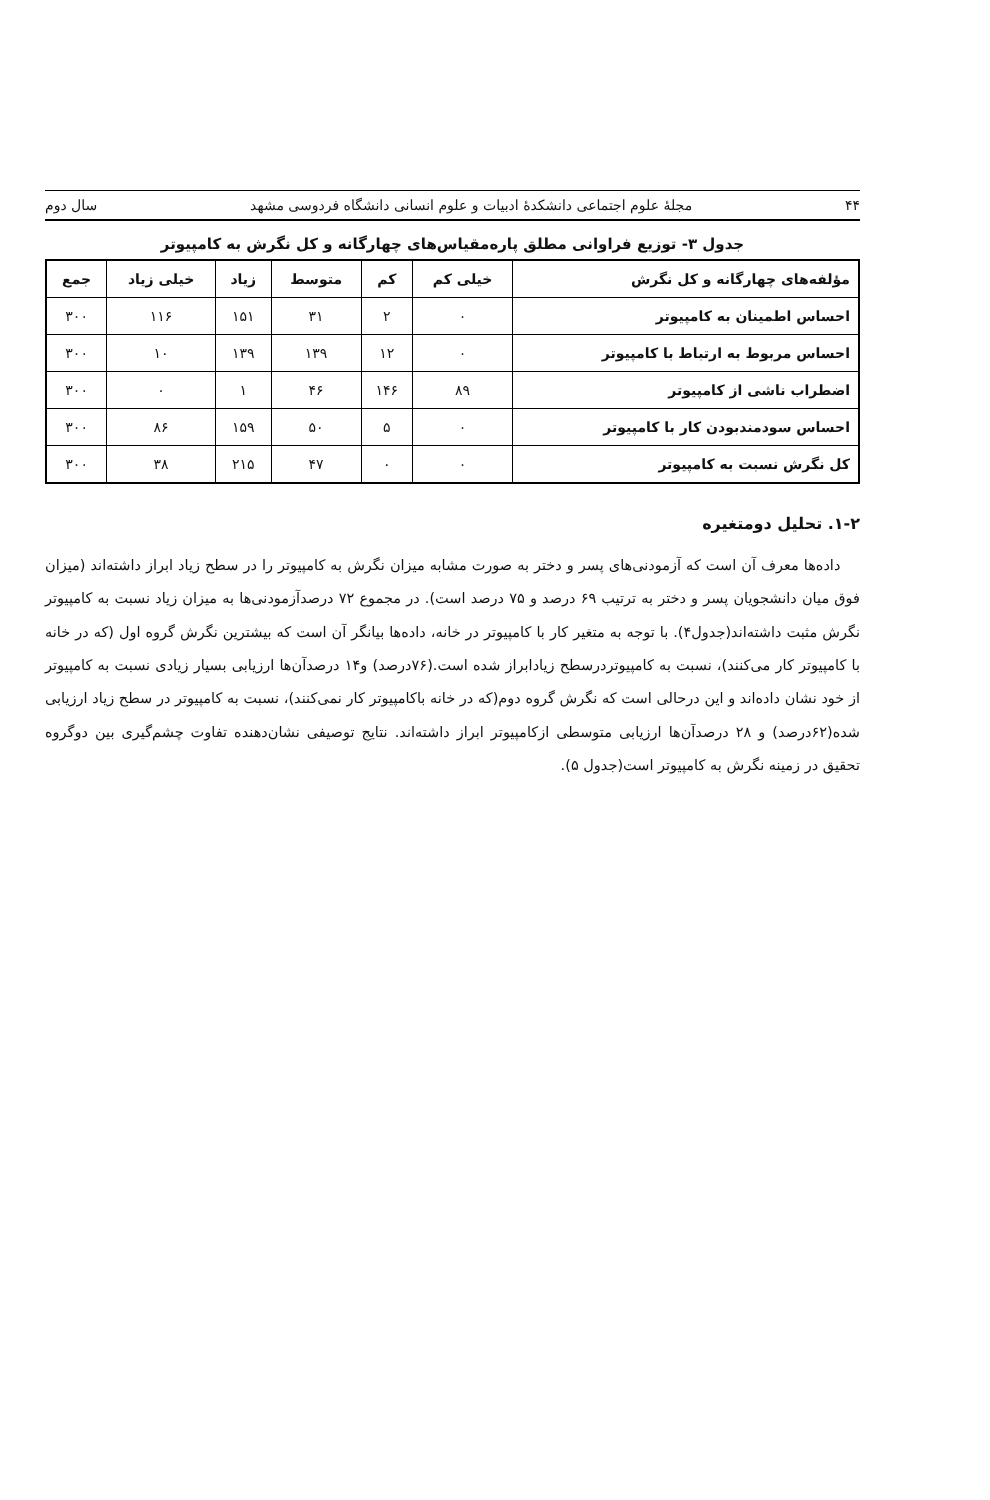۴۴ مجلهٔ علوم اجتماعی دانشکدهٔ ادبیات و علوم انسانی دانشگاه فردوسی مشهد سال دوم
جدول ۳- توزیع فراوانی مطلق پاره‌مقیاس‌های چهارگانه و کل نگرش به کامپیوتر
| مؤلفه‌های چهارگانه و کل نگرش | خیلی کم | کم | متوسط | زیاد | خیلی زیاد | جمع |
| --- | --- | --- | --- | --- | --- | --- |
| احساس اطمینان به کامپیوتر | ۰ | ۲ | ۳۱ | ۱۵۱ | ۱۱۶ | ۳۰۰ |
| احساس مربوط به ارتباط با کامپیوتر | ۰ | ۱۲ | ۱۳۹ | ۱۳۹ | ۱۰ | ۳۰۰ |
| اضطراب ناشی از کامپیوتر | ۸۹ | ۱۴۶ | ۴۶ | ۱ | ۰ | ۳۰۰ |
| احساس سودمندبودن کار با کامپیوتر | ۰ | ۵ | ۵۰ | ۱۵۹ | ۸۶ | ۳۰۰ |
| کل نگرش نسبت به کامپیوتر | ۰ | ۰ | ۴۷ | ۲۱۵ | ۳۸ | ۳۰۰ |
۱-۲. تحلیل دومتغیره
داده‌ها معرف آن است که آزمودنی‌های پسر و دختر به صورت مشابه میزان نگرش به کامپیوتر را در سطح زیاد ابراز داشته‌اند (میزان فوق میان دانشجویان پسر و دختر به ترتیب ۶۹ درصد و ۷۵ درصد است). در مجموع ۷۲ درصدآزمودنی‌ها به میزان زیاد نسبت به کامپیوتر نگرش مثبت داشته‌اند(جدول۴). با توجه به متغیر کار با کامپیوتر در خانه، داده‌ها بیانگر آن است که بیشترین نگرش گروه اول (که در خانه با کامپیوتر کار می‌کنند)، نسبت به کامپیوتردرسطح زیادابراز شده است.(۷۶درصد) و۱۴ درصدآن‌ها ارزیابی بسیار زیادی نسبت به کامپیوتر از خود نشان داده‌اند و این درحالی است که نگرش گروه دوم(که در خانه باکامپیوتر کار نمی‌کنند)، نسبت به کامپیوتر در سطح زیاد ارزیابی شده(۶۲درصد) و ۲۸ درصدآن‌ها ارزیابی متوسطی ازکامپیوتر ابراز داشته‌اند. نتایج توصیفی نشان‌دهنده تفاوت چشم‌گیری بین دوگروه تحقیق در زمینه نگرش به کامپیوتر است(جدول ۵).